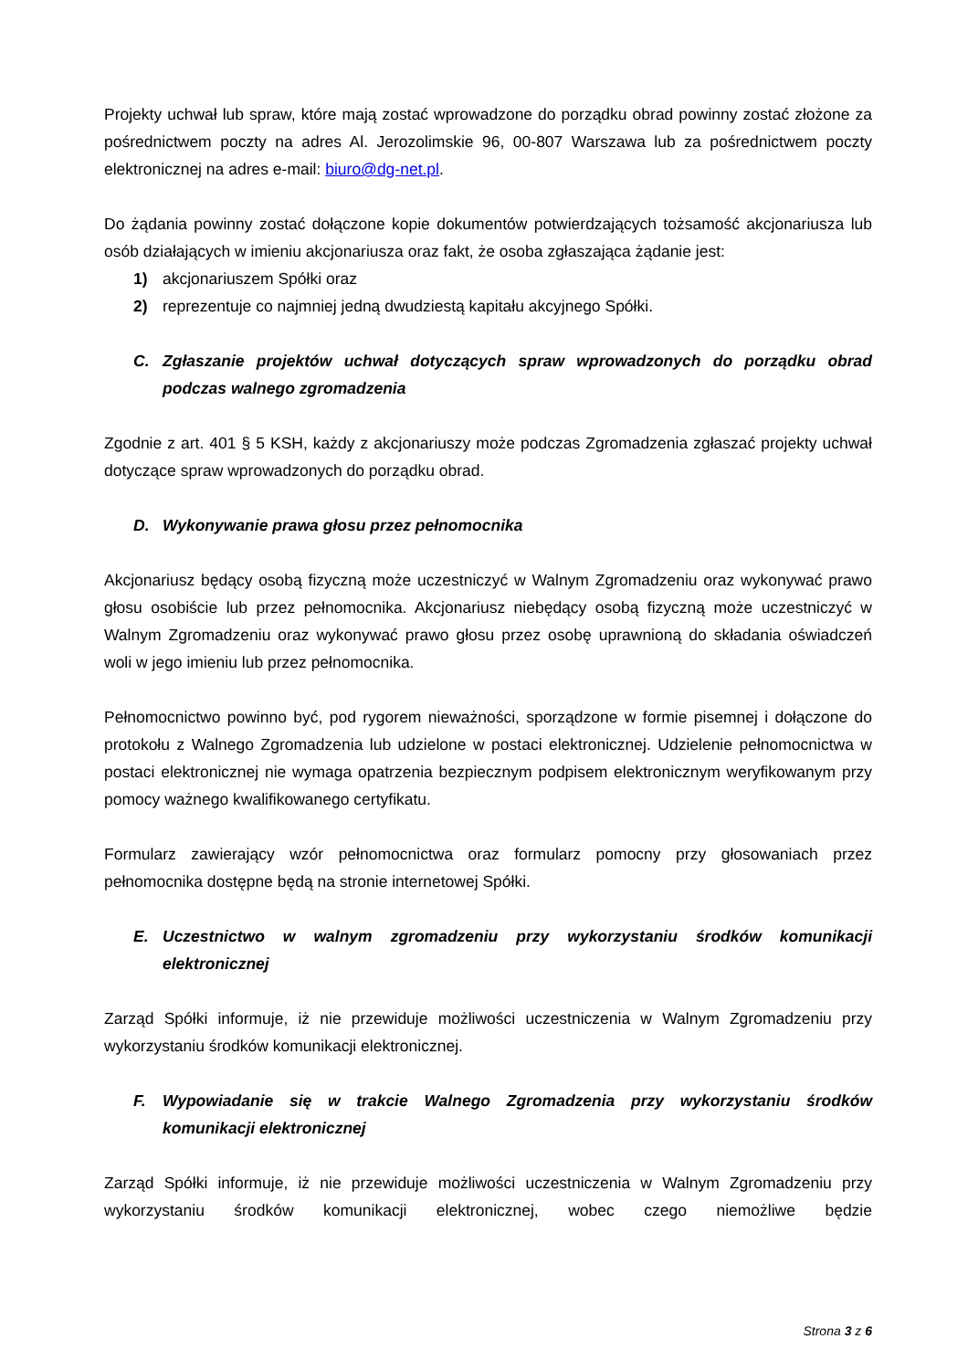Projekty uchwał lub spraw, które mają zostać wprowadzone do porządku obrad powinny zostać złożone za pośrednictwem poczty na adres Al. Jerozolimskie 96, 00-807 Warszawa lub za pośrednictwem poczty elektronicznej na adres e-mail: biuro@dg-net.pl.
Do żądania powinny zostać dołączone kopie dokumentów potwierdzających tożsamość akcjonariusza lub osób działających w imieniu akcjonariusza oraz fakt, że osoba zgłaszająca żądanie jest:
1) akcjonariuszem Spółki oraz
2) reprezentuje co najmniej jedną dwudziestą kapitału akcyjnego Spółki.
C. Zgłaszanie projektów uchwał dotyczących spraw wprowadzonych do porządku obrad podczas walnego zgromadzenia
Zgodnie z art. 401 § 5 KSH, każdy z akcjonariuszy może podczas Zgromadzenia zgłaszać projekty uchwał dotyczące spraw wprowadzonych do porządku obrad.
D. Wykonywanie prawa głosu przez pełnomocnika
Akcjonariusz będący osobą fizyczną może uczestniczyć w Walnym Zgromadzeniu oraz wykonywać prawo głosu osobiście lub przez pełnomocnika. Akcjonariusz niebędący osobą fizyczną może uczestniczyć w Walnym Zgromadzeniu oraz wykonywać prawo głosu przez osobę uprawnioną do składania oświadczeń woli w jego imieniu lub przez pełnomocnika.
Pełnomocnictwo powinno być, pod rygorem nieważności, sporządzone w formie pisemnej i dołączone do protokołu z Walnego Zgromadzenia lub udzielone w postaci elektronicznej. Udzielenie pełnomocnictwa w postaci elektronicznej nie wymaga opatrzenia bezpiecznym podpisem elektronicznym weryfikowanym przy pomocy ważnego kwalifikowanego certyfikatu.
Formularz zawierający wzór pełnomocnictwa oraz formularz pomocny przy głosowaniach przez pełnomocnika dostępne będą na stronie internetowej Spółki.
E. Uczestnictwo w walnym zgromadzeniu przy wykorzystaniu środków komunikacji elektronicznej
Zarząd Spółki informuje, iż nie przewiduje możliwości uczestniczenia w Walnym Zgromadzeniu przy wykorzystaniu środków komunikacji elektronicznej.
F. Wypowiadanie się w trakcie Walnego Zgromadzenia przy wykorzystaniu środków komunikacji elektronicznej
Zarząd Spółki informuje, iż nie przewiduje możliwości uczestniczenia w Walnym Zgromadzeniu przy wykorzystaniu środków komunikacji elektronicznej, wobec czego niemożliwe będzie
Strona 3 z 6